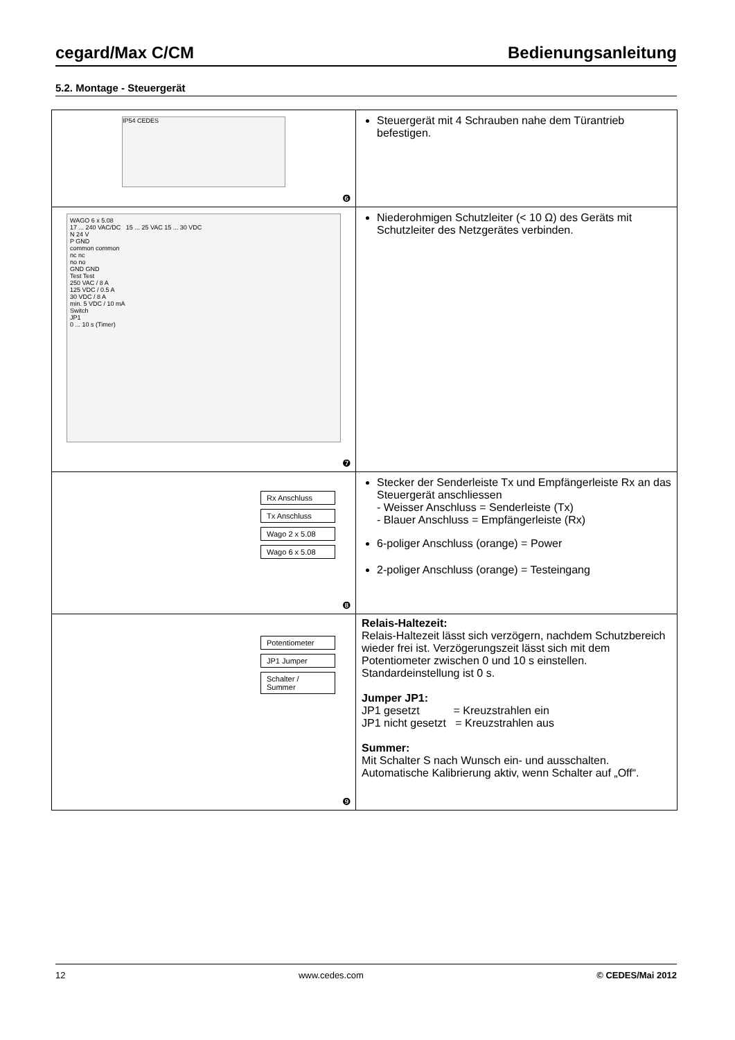cegard/Max C/CM Bedienungsanleitung
5.2. Montage - Steuergerät
| IP54 CEDES ❻ | Steuergerät mit 4 Schrauben nahe dem Türantrieb befestigen. |
| WAGO 6 x 5.08 17 ... 240 VAC/DC 15 ... 25 VAC 15 ... 30 VDC N 24 V P GND common common nc nc no no GND GND Test Test 250 VAC / 8 A 125 VDC / 0.5 A 30 VDC / 8 A min. 5 VDC / 10 mA Switch JP1 0 ... 10 s (Timer) ❼ | Niederohmigen Schutzleiter (< 10 Ω) des Geräts mit Schutzleiter des Netzgerätes verbinden. |
| Rx Anschluss Tx Anschluss Wago 2 x 5.08 Wago 6 x 5.08 ❽ | Stecker der Senderleiste Tx und Empfängerleiste Rx an das Steuergerät anschliessen - Weisser Anschluss = Senderleiste (Tx) - Blauer Anschluss = Empfängerleiste (Rx) 6-poliger Anschluss (orange) = Power 2-poliger Anschluss (orange) = Testeingang |
| Potentiometer JP1 Jumper Schalter / Summer ❾ | Relais-Haltezeit: Relais-Haltezeit lässt sich verzögern, nachdem Schutzbereich wieder frei ist. Verzögerungszeit lässt sich mit dem Potentiometer zwischen 0 und 10 s einstellen. Standardeinstellung ist 0 s. Jumper JP1: JP1 gesetzt = Kreuzstrahlen ein JP1 nicht gesetzt = Kreuzstrahlen aus Summer: Mit Schalter S nach Wunsch ein- und ausschalten. Automatische Kalibrierung aktiv, wenn Schalter auf „Off“. |
12 www.cedes.com © CEDES/Mai 2012